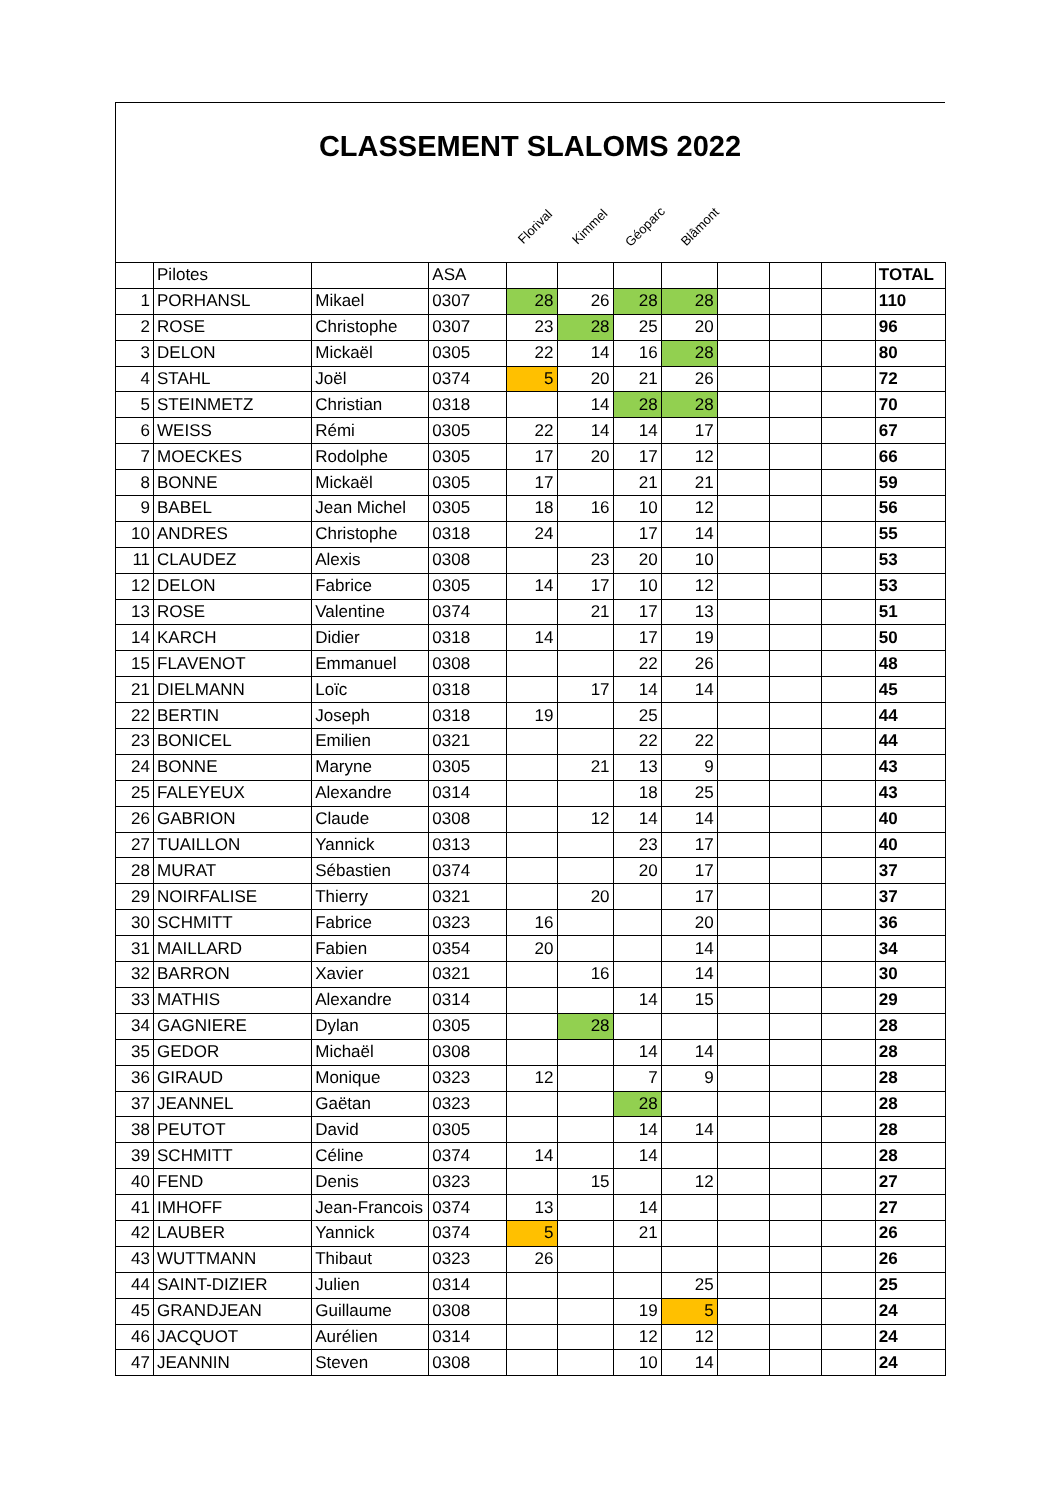CLASSEMENT SLALOMS 2022
Florival
Kimmel
Géoparc
Blâmont
| | Pilotes | | ASA | | | | | | | | TOTAL |
| 1 | PORHANSL | Mikael | 0307 | 28 | 26 | 28 | 28 | | | | 110 |
| 2 | ROSE | Christophe | 0307 | 23 | 28 | 25 | 20 | | | | 96 |
| 3 | DELON | Mickaël | 0305 | 22 | 14 | 16 | 28 | | | | 80 |
| 4 | STAHL | Joël | 0374 | 5 | 20 | 21 | 26 | | | | 72 |
| 5 | STEINMETZ | Christian | 0318 | | 14 | 28 | 28 | | | | 70 |
| 6 | WEISS | Rémi | 0305 | 22 | 14 | 14 | 17 | | | | 67 |
| 7 | MOECKES | Rodolphe | 0305 | 17 | 20 | 17 | 12 | | | | 66 |
| 8 | BONNE | Mickaël | 0305 | 17 | | 21 | 21 | | | | 59 |
| 9 | BABEL | Jean Michel | 0305 | 18 | 16 | 10 | 12 | | | | 56 |
| 10 | ANDRES | Christophe | 0318 | 24 | | 17 | 14 | | | | 55 |
| 11 | CLAUDEZ | Alexis | 0308 | | 23 | 20 | 10 | | | | 53 |
| 12 | DELON | Fabrice | 0305 | 14 | 17 | 10 | 12 | | | | 53 |
| 13 | ROSE | Valentine | 0374 | | 21 | 17 | 13 | | | | 51 |
| 14 | KARCH | Didier | 0318 | 14 | | 17 | 19 | | | | 50 |
| 15 | FLAVENOT | Emmanuel | 0308 | | | 22 | 26 | | | | 48 |
| 21 | DIELMANN | Loïc | 0318 | | 17 | 14 | 14 | | | | 45 |
| 22 | BERTIN | Joseph | 0318 | 19 | | 25 | | | | | 44 |
| 23 | BONICEL | Emilien | 0321 | | | 22 | 22 | | | | 44 |
| 24 | BONNE | Maryne | 0305 | | 21 | 13 | 9 | | | | 43 |
| 25 | FALEYEUX | Alexandre | 0314 | | | 18 | 25 | | | | 43 |
| 26 | GABRION | Claude | 0308 | | 12 | 14 | 14 | | | | 40 |
| 27 | TUAILLON | Yannick | 0313 | | | 23 | 17 | | | | 40 |
| 28 | MURAT | Sébastien | 0374 | | | 20 | 17 | | | | 37 |
| 29 | NOIRFALISE | Thierry | 0321 | | 20 | | 17 | | | | 37 |
| 30 | SCHMITT | Fabrice | 0323 | 16 | | | 20 | | | | 36 |
| 31 | MAILLARD | Fabien | 0354 | 20 | | | 14 | | | | 34 |
| 32 | BARRON | Xavier | 0321 | | 16 | | 14 | | | | 30 |
| 33 | MATHIS | Alexandre | 0314 | | | 14 | 15 | | | | 29 |
| 34 | GAGNIERE | Dylan | 0305 | | 28 | | | | | | 28 |
| 35 | GEDOR | Michaël | 0308 | | | 14 | 14 | | | | 28 |
| 36 | GIRAUD | Monique | 0323 | 12 | | 7 | 9 | | | | 28 |
| 37 | JEANNEL | Gaëtan | 0323 | | | 28 | | | | | 28 |
| 38 | PEUTOT | David | 0305 | | | 14 | 14 | | | | 28 |
| 39 | SCHMITT | Céline | 0374 | 14 | | 14 | | | | | 28 |
| 40 | FEND | Denis | 0323 | | 15 | | 12 | | | | 27 |
| 41 | IMHOFF | Jean-Francois | 0374 | 13 | | 14 | | | | | 27 |
| 42 | LAUBER | Yannick | 0374 | 5 | | 21 | | | | | 26 |
| 43 | WUTTMANN | Thibaut | 0323 | 26 | | | | | | | 26 |
| 44 | SAINT-DIZIER | Julien | 0314 | | | | 25 | | | | 25 |
| 45 | GRANDJEAN | Guillaume | 0308 | | | 19 | 5 | | | | 24 |
| 46 | JACQUOT | Aurélien | 0314 | | | 12 | 12 | | | | 24 |
| 47 | JEANNIN | Steven | 0308 | | | 10 | 14 | | | | 24 |